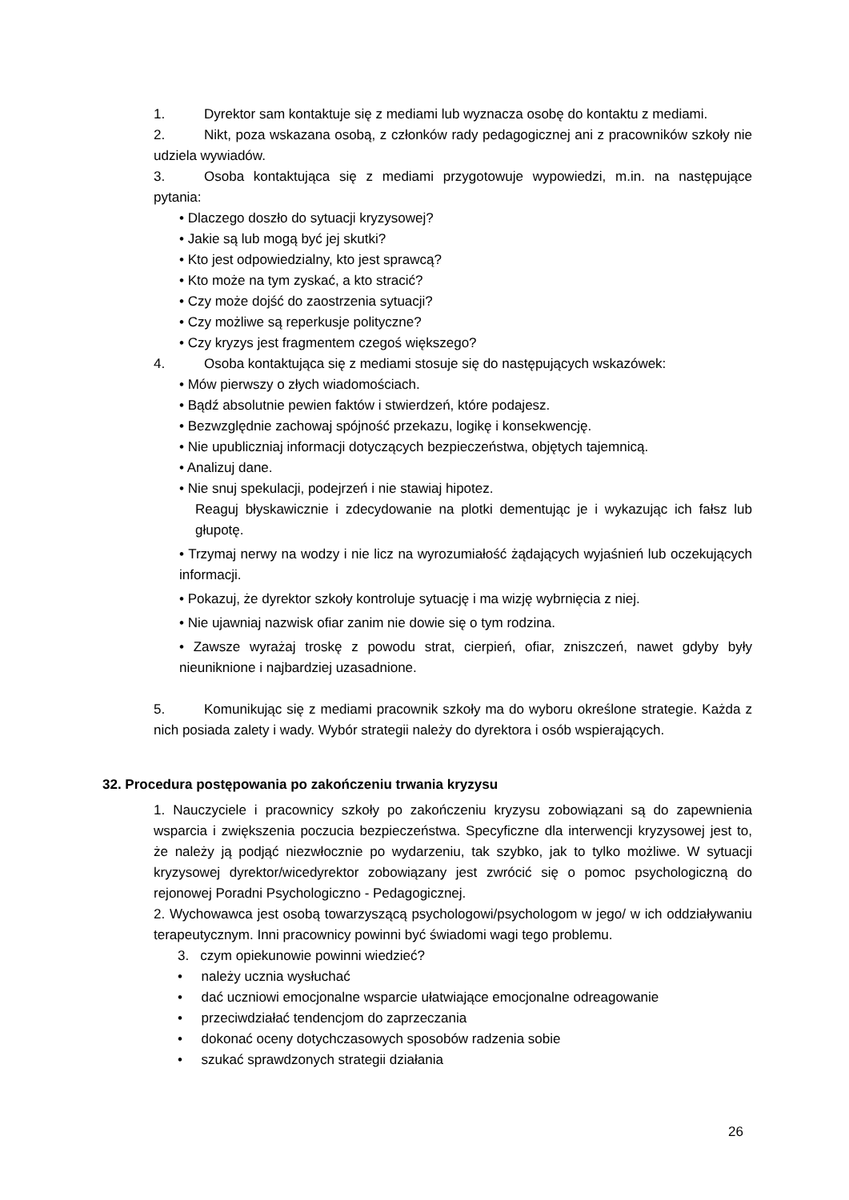1. Dyrektor sam kontaktuje się z mediami lub wyznacza osobę do kontaktu z mediami.
2. Nikt, poza wskazana osobą, z członków rady pedagogicznej ani z pracowników szkoły nie udziela wywiadów.
3. Osoba kontaktująca się z mediami przygotowuje wypowiedzi, m.in. na następujące pytania:
• Dlaczego doszło do sytuacji kryzysowej?
• Jakie są lub mogą być jej skutki?
• Kto jest odpowiedzialny, kto jest sprawcą?
• Kto może na tym zyskać, a kto stracić?
• Czy może dojść do zaostrzenia sytuacji?
• Czy możliwe są reperkusje polityczne?
• Czy kryzys jest fragmentem czegoś większego?
4. Osoba kontaktująca się z mediami stosuje się do następujących wskazówek:
• Mów pierwszy o złych wiadomościach.
• Bądź absolutnie pewien faktów i stwierdzeń, które podajesz.
• Bezwzględnie zachowaj spójność przekazu, logikę i konsekwencję.
• Nie upubliczniaj informacji dotyczących bezpieczeństwa, objętych tajemnicą.
• Analizuj dane.
• Nie snuj spekulacji, podejrzeń i nie stawiaj hipotez.
Reaguj błyskawicznie i zdecydowanie na plotki dementując je i wykazując ich fałsz lub głupotę.
• Trzymaj nerwy na wodzy i nie licz na wyrozumiałość żądających wyjaśnień lub oczekujących informacji.
• Pokazuj, że dyrektor szkoły kontroluje sytuację i ma wizję wybrnięcia z niej.
• Nie ujawniaj nazwisk ofiar zanim nie dowie się o tym rodzina.
• Zawsze wyrażaj troskę z powodu strat, cierpień, ofiar, zniszczeń, nawet gdyby były nieuniknione i najbardziej uzasadnione.
5. Komunikując się z mediami pracownik szkoły ma do wyboru określone strategie. Każda z nich posiada zalety i wady. Wybór strategii należy do dyrektora i osób wspierających.
32. Procedura postępowania po zakończeniu trwania kryzysu
1. Nauczyciele i pracownicy szkoły po zakończeniu kryzysu zobowiązani są do zapewnienia wsparcia i zwiększenia poczucia bezpieczeństwa. Specyficzne dla interwencji kryzysowej jest to, że należy ją podjąć niezwłocznie po wydarzeniu, tak szybko, jak to tylko możliwe. W sytuacji kryzysowej dyrektor/wicedyrektor zobowiązany jest zwrócić się o pomoc psychologiczną do rejonowej Poradni Psychologiczno - Pedagogicznej.
2. Wychowawca jest osobą towarzyszącą psychologowi/psychologom w jego/ w ich oddziaływaniu terapeutycznym. Inni pracownicy powinni być świadomi wagi tego problemu.
3. czym opiekunowie powinni wiedzieć?
• należy ucznia wysłuchać
• dać uczniowi emocjonalne wsparcie ułatwiające emocjonalne odreagowanie
• przeciwdziałać tendencjom do zaprzeczania
• dokonać oceny dotychczasowych sposobów radzenia sobie
• szukać sprawdzonych strategii działania
26